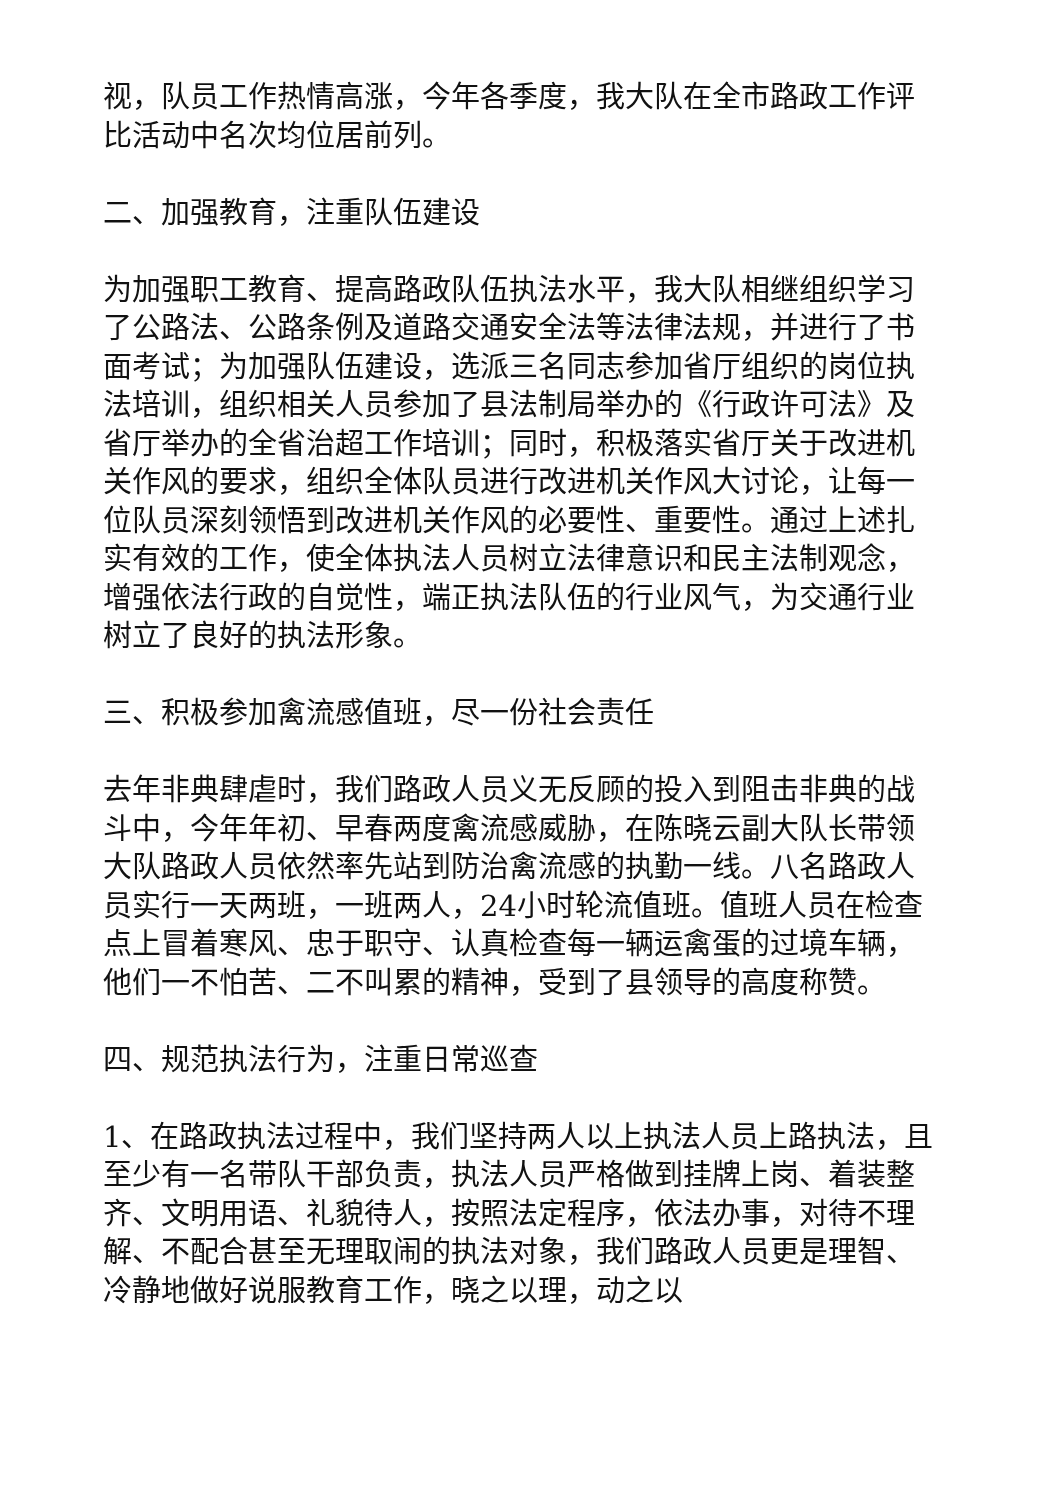视，队员工作热情高涨，今年各季度，我大队在全市路政工作评比活动中名次均位居前列。
二、加强教育，注重队伍建设
为加强职工教育、提高路政队伍执法水平，我大队相继组织学习了公路法、公路条例及道路交通安全法等法律法规，并进行了书面考试；为加强队伍建设，选派三名同志参加省厅组织的岗位执法培训，组织相关人员参加了县法制局举办的《行政许可法》及省厅举办的全省治超工作培训；同时，积极落实省厅关于改进机关作风的要求，组织全体队员进行改进机关作风大讨论，让每一位队员深刻领悟到改进机关作风的必要性、重要性。通过上述扎实有效的工作，使全体执法人员树立法律意识和民主法制观念，增强依法行政的自觉性，端正执法队伍的行业风气，为交通行业树立了良好的执法形象。
三、积极参加禽流感值班，尽一份社会责任
去年非典肆虐时，我们路政人员义无反顾的投入到阻击非典的战斗中，今年年初、早春两度禽流感威胁，在陈晓云副大队长带领大队路政人员依然率先站到防治禽流感的执勤一线。八名路政人员实行一天两班，一班两人，24小时轮流值班。值班人员在检查点上冒着寒风、忠于职守、认真检查每一辆运禽蛋的过境车辆，他们一不怕苦、二不叫累的精神，受到了县领导的高度称赞。
四、规范执法行为，注重日常巡查
1、在路政执法过程中，我们坚持两人以上执法人员上路执法，且至少有一名带队干部负责，执法人员严格做到挂牌上岗、着装整齐、文明用语、礼貌待人，按照法定程序，依法办事，对待不理解、不配合甚至无理取闹的执法对象，我们路政人员更是理智、冷静地做好说服教育工作，晓之以理，动之以